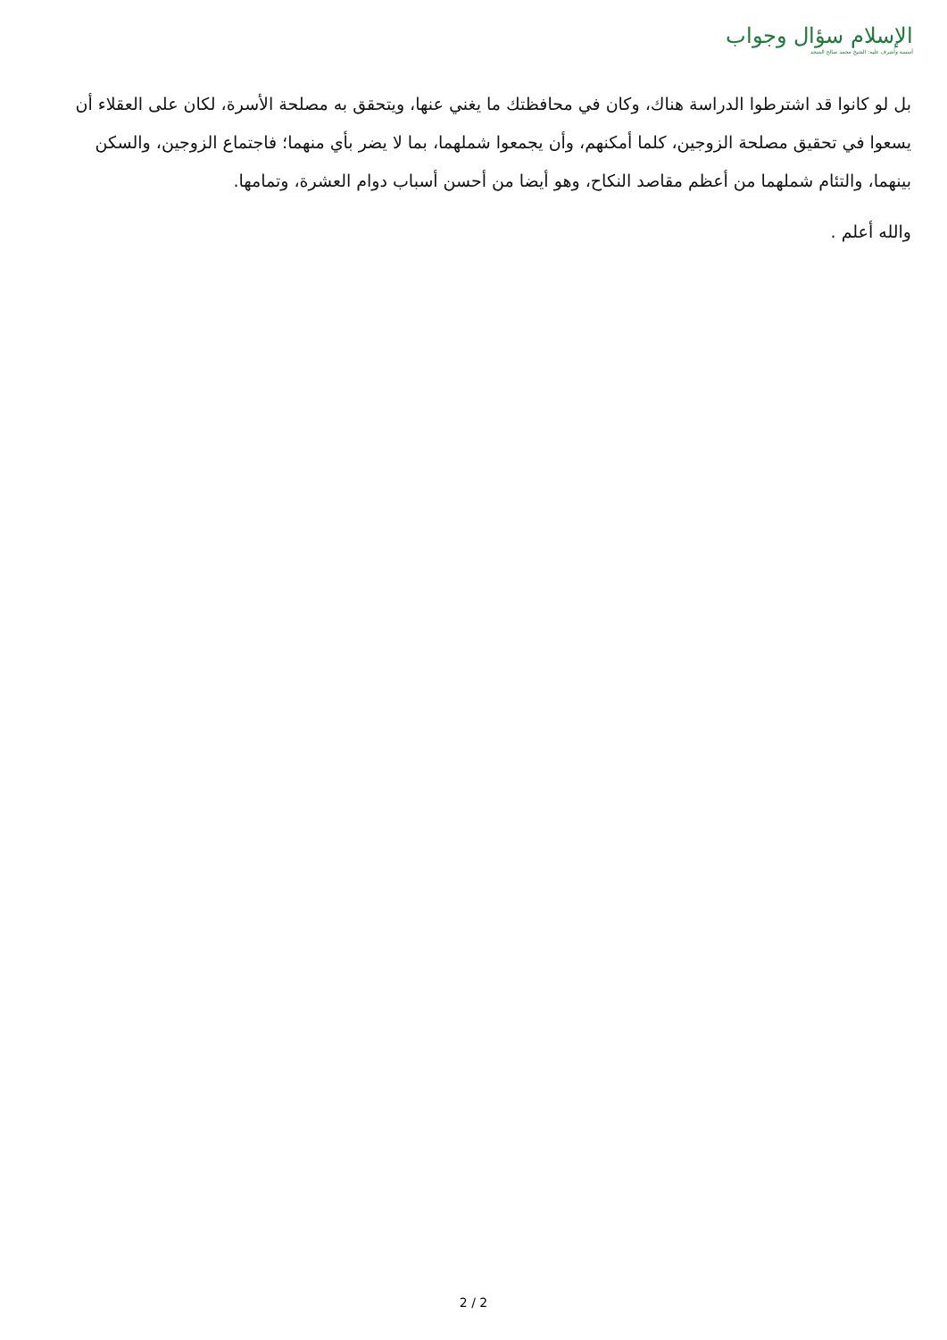الإسلام سؤال وجواب
أسسه وأشرف عليه: الشيخ محمد صالح المنجد
بل لو كانوا قد اشترطوا الدراسة هناك، وكان في محافظتك ما يغني عنها، ويتحقق به مصلحة الأسرة، لكان على العقلاء أن يسعوا في تحقيق مصلحة الزوجين، كلما أمكنهم، وأن يجمعوا شملهما، بما لا يضر بأي منهما؛ فاجتماع الزوجين، والسكن بينهما، والتئام شملهما من أعظم مقاصد النكاح، وهو أيضا من أحسن أسباب دوام العشرة، وتمامها.
والله أعلم .
2 / 2